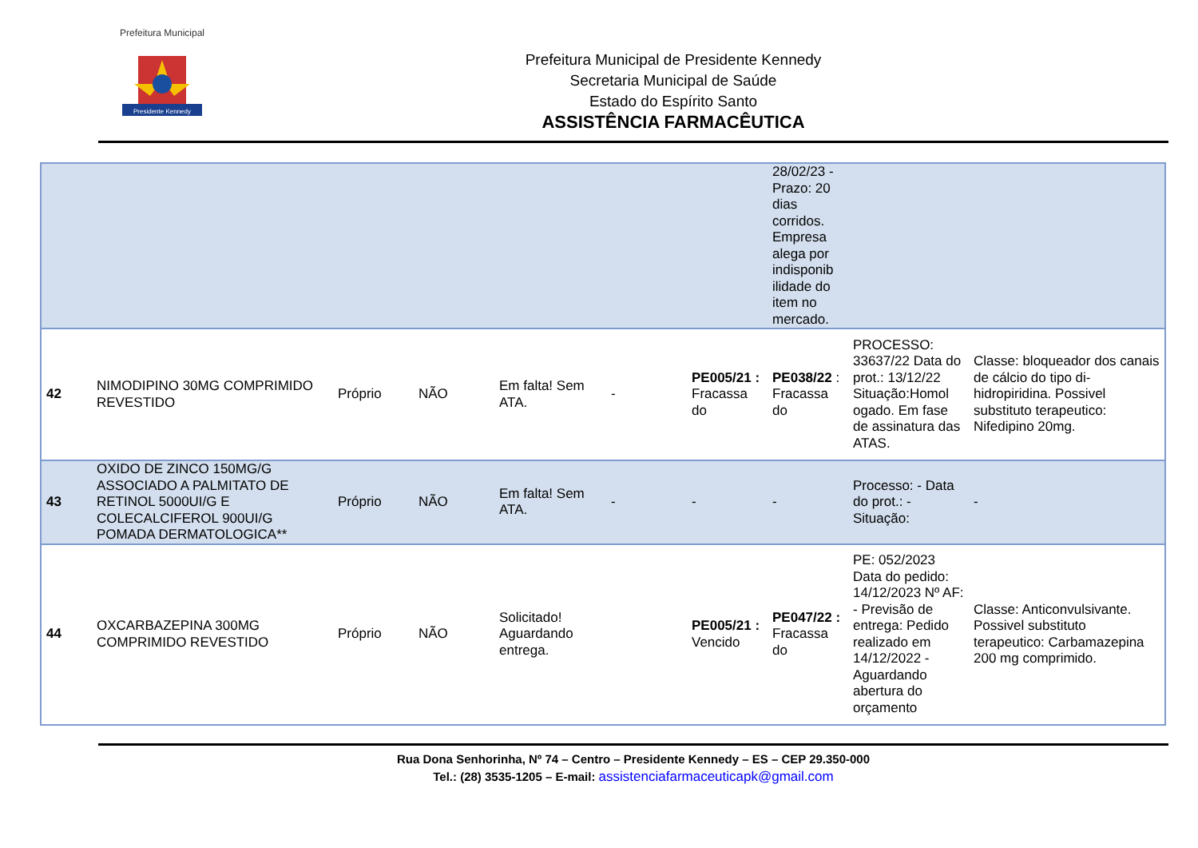Prefeitura Municipal
Presidente Kennedy
Prefeitura Municipal de Presidente Kennedy
Secretaria Municipal de Saúde
Estado do Espírito Santo
ASSISTÊNCIA FARMACÊUTICA
| | | | | | | | 28/02/23 - Prazo: 20 dias corridos. Empresa alega por indisponib ilidade do item no mercado. | | |
| 42 | NIMODIPINO 30MG COMPRIMIDO REVESTIDO | Próprio | NÃO | Em falta! Sem ATA. | - | PE005/21 : Fracassa do | PE038/22 : Fracassa do | PROCESSO: 33637/22 Data do prot.: 13/12/22 Situação:Homol ogado. Em fase de assinatura das ATAS. | Classe: bloqueador dos canais de cálcio do tipo di-hidropiridina. Possivel substituto terapeutico: Nifedipino 20mg. |
| 43 | OXIDO DE ZINCO 150MG/G ASSOCIADO A PALMITATO DE RETINOL 5000UI/G E COLECALCIFEROL 900UI/G POMADA DERMATOLOGICA** | Próprio | NÃO | Em falta! Sem ATA. | - | - | - | Processo: - Data do prot.: - Situação: | - |
| 44 | OXCARBAZEPINA 300MG COMPRIMIDO REVESTIDO | Próprio | NÃO | Solicitado! Aguardando entrega. | | PE005/21 : Vencido | PE047/22 : Fracassa do | PE: 052/2023 Data do pedido: 14/12/2023 Nº AF: - Previsão de entrega: Pedido realizado em 14/12/2022 - Aguardando abertura do orçamento | Classe: Anticonvulsivante. Possivel substituto terapeutico: Carbamazepina 200 mg comprimido. |
Rua Dona Senhorinha, Nº 74 – Centro – Presidente Kennedy – ES – CEP 29.350-000
Tel.: (28) 3535-1205 – E-mail: assistenciafarmaceuticapk@gmail.com